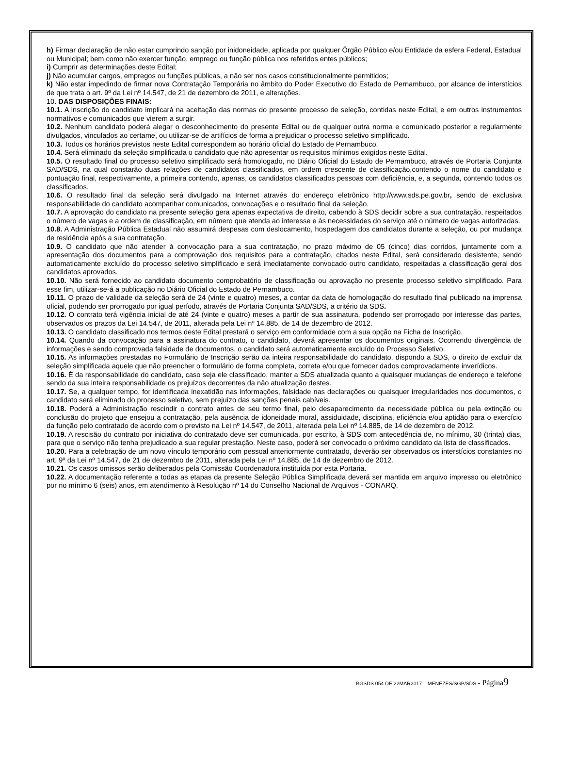h) Firmar declaração de não estar cumprindo sanção por inidoneidade, aplicada por qualquer Órgão Público e/ou Entidade da esfera Federal, Estadual ou Municipal; bem como não exercer função, emprego ou função pública nos referidos entes públicos;
i) Cumprir as determinações deste Edital;
j) Não acumular cargos, empregos ou funções públicas, a não ser nos casos constitucionalmente permitidos;
k) Não estar impedindo de firmar nova Contratação Temporária no âmbito do Poder Executivo do Estado de Pernambuco, por alcance de interstícios de que trata o art. 9º da Lei nº 14.547, de 21 de dezembro de 2011, e alterações.
10. DAS DISPOSIÇÕES FINAIS:
10.1. A inscrição do candidato implicará na aceitação das normas do presente processo de seleção, contidas neste Edital, e em outros instrumentos normativos e comunicados que vierem a surgir.
10.2. Nenhum candidato poderá alegar o desconhecimento do presente Edital ou de qualquer outra norma e comunicado posterior e regularmente divulgados, vinculados ao certame, ou utilizar-se de artifícios de forma a prejudicar o processo seletivo simplificado.
10.3. Todos os horários previstos neste Edital correspondem ao horário oficial do Estado de Pernambuco.
10.4. Será eliminado da seleção simplificada o candidato que não apresentar os requisitos mínimos exigidos neste Edital.
10.5. O resultado final do processo seletivo simplificado será homologado, no Diário Oficial do Estado de Pernambuco, através de Portaria Conjunta SAD/SDS, na qual constarão duas relações de candidatos classificados, em ordem crescente de classificação,contendo o nome do candidato e pontuação final, respectivamente, a primeira contendo, apenas, os candidatos classificados pessoas com deficiência, e, a segunda, contendo todos os classificados.
10.6. O resultado final da seleção será divulgado na Internet através do endereço eletrônico http://www.sds.pe.gov.br, sendo de exclusiva responsabilidade do candidato acompanhar comunicados, convocações e o resultado final da seleção.
10.7. A aprovação do candidato na presente seleção gera apenas expectativa de direito, cabendo à SDS decidir sobre a sua contratação, respeitados o número de vagas e a ordem de classificação, em número que atenda ao interesse e às necessidades do serviço até o número de vagas autorizadas.
10.8. A Administração Pública Estadual não assumirá despesas com deslocamento, hospedagem dos candidatos durante a seleção, ou por mudança de residência após a sua contratação.
10.9. O candidato que não atender à convocação para a sua contratação, no prazo máximo de 05 (cinco) dias corridos, juntamente com a apresentação dos documentos para a comprovação dos requisitos para a contratação, citados neste Edital, será considerado desistente, sendo automaticamente excluído do processo seletivo simplificado e será imediatamente convocado outro candidato, respeitadas a classificação geral dos candidatos aprovados.
10.10. Não será fornecido ao candidato documento comprobatório de classificação ou aprovação no presente processo seletivo simplificado. Para esse fim, utilizar-se-á a publicação no Diário Oficial do Estado de Pernambuco.
10.11. O prazo de validade da seleção será de 24 (vinte e quatro) meses, a contar da data de homologação do resultado final publicado na imprensa oficial, podendo ser prorrogado por igual período, através de Portaria Conjunta SAD/SDS, a critério da SDS.
10.12. O contrato terá vigência inicial de até 24 (vinte e quatro) meses a partir de sua assinatura, podendo ser prorrogado por interesse das partes, observados os prazos da Lei 14.547, de 2011, alterada pela Lei nº 14.885, de 14 de dezembro de 2012.
10.13. O candidato classificado nos termos deste Edital prestará o serviço em conformidade com a sua opção na Ficha de Inscrição.
10.14. Quando da convocação para a assinatura do contrato, o candidato, deverá apresentar os documentos originais. Ocorrendo divergência de informações e sendo comprovada falsidade de documentos, o candidato será automaticamente excluído do Processo Seletivo.
10.15. As informações prestadas no Formulário de Inscrição serão da inteira responsabilidade do candidato, dispondo a SDS, o direito de excluir da seleção simplificada aquele que não preencher o formulário de forma completa, correta e/ou que fornecer dados comprovadamente inverídicos.
10.16. É da responsabilidade do candidato, caso seja ele classificado, manter a SDS atualizada quanto a quaisquer mudanças de endereço e telefone sendo da sua inteira responsabilidade os prejuízos decorrentes da não atualização destes.
10.17. Se, a qualquer tempo, for identificada inexatidão nas informações, falsidade nas declarações ou quaisquer irregularidades nos documentos, o candidato será eliminado do processo seletivo, sem prejuízo das sanções penais cabíveis.
10.18. Poderá a Administração rescindir o contrato antes de seu termo final, pelo desaparecimento da necessidade pública ou pela extinção ou conclusão do projeto que ensejou a contratação, pela ausência de idoneidade moral, assiduidade, disciplina, eficiência e/ou aptidão para o exercício da função pelo contratado de acordo com o previsto na Lei nº 14.547, de 2011, alterada pela Lei nº 14.885, de 14 de dezembro de 2012.
10.19. A rescisão do contrato por iniciativa do contratado deve ser comunicada, por escrito, à SDS com antecedência de, no mínimo, 30 (trinta) dias, para que o serviço não tenha prejudicado a sua regular prestação. Neste caso, poderá ser convocado o próximo candidato da lista de classificados.
10.20. Para a celebração de um novo vínculo temporário com pessoal anteriormente contratado, deverão ser observados os interstícios constantes no art. 9º da Lei nº 14.547, de 21 de dezembro de 2011, alterada pela Lei nº 14.885, de 14 de dezembro de 2012.
10.21. Os casos omissos serão deliberados pela Comissão Coordenadora instituída por esta Portaria.
10.22. A documentação referente a todas as etapas da presente Seleção Pública Simplificada deverá ser mantida em arquivo impresso ou eletrônico por no mínimo 6 (seis) anos, em atendimento à Resolução nº 14 do Conselho Nacional de Arquivos - CONARQ.
BGSDS 054 DE 22MAR2017 – MENEZES/SGP/SDS - Página 9